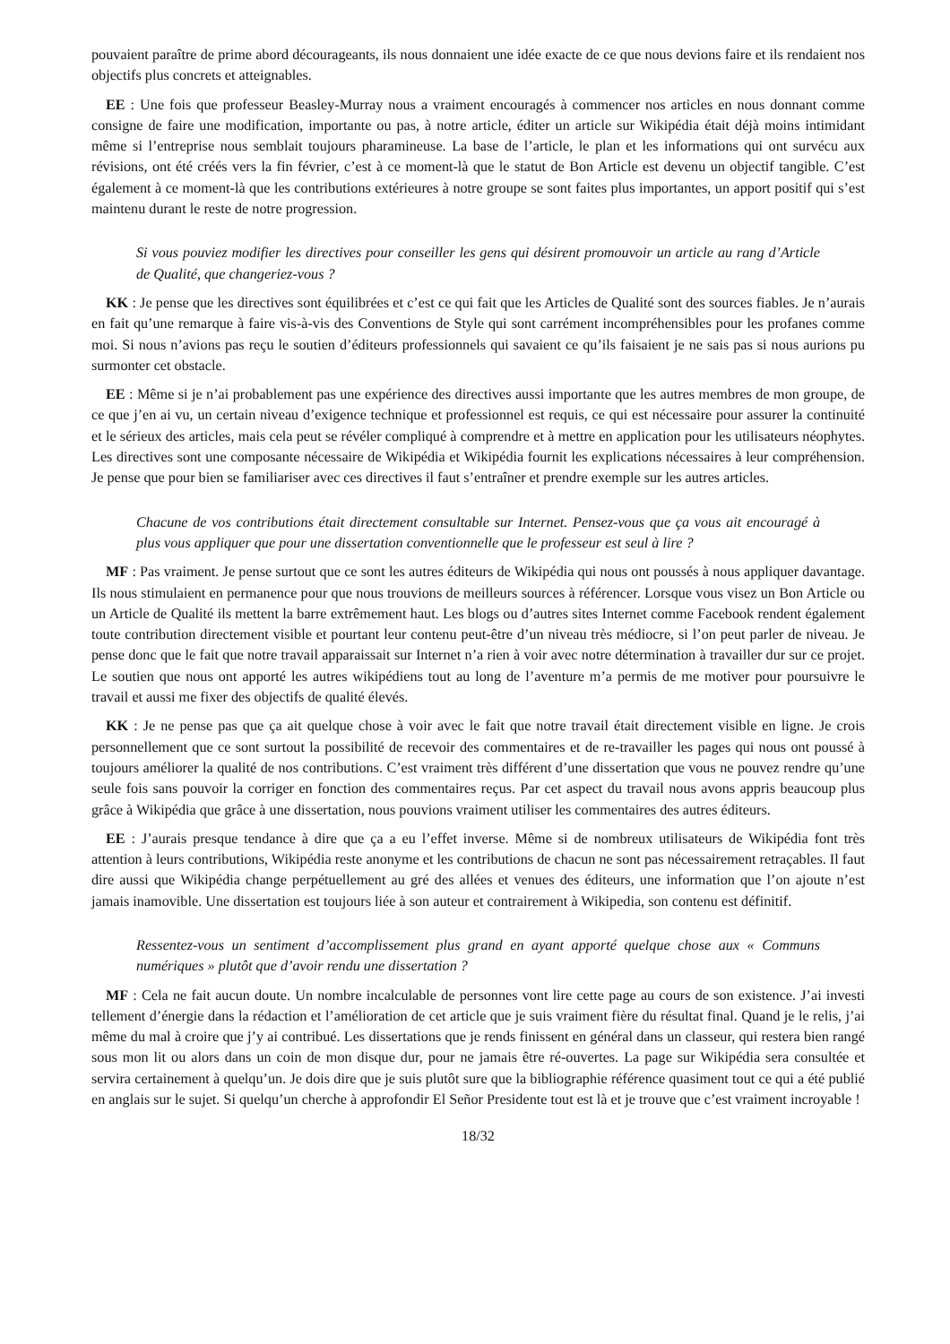pouvaient paraître de prime abord décourageants, ils nous donnaient une idée exacte de ce que nous devions faire et ils rendaient nos objectifs plus concrets et atteignables.
EE : Une fois que professeur Beasley-Murray nous a vraiment encouragés à commencer nos articles en nous donnant comme consigne de faire une modification, importante ou pas, à notre article, éditer un article sur Wikipédia était déjà moins intimidant même si l’entreprise nous semblait toujours pharamineuse. La base de l’article, le plan et les informations qui ont survécu aux révisions, ont été créés vers la fin février, c’est à ce moment-là que le statut de Bon Article est devenu un objectif tangible. C’est également à ce moment-là que les contributions extérieures à notre groupe se sont faites plus importantes, un apport positif qui s’est maintenu durant le reste de notre progression.
Si vous pouviez modifier les directives pour conseiller les gens qui désirent promouvoir un article au rang d’Article de Qualité, que changeriez-vous ?
KK : Je pense que les directives sont équilibrées et c’est ce qui fait que les Articles de Qualité sont des sources fiables. Je n’aurais en fait qu’une remarque à faire vis-à-vis des Conventions de Style qui sont carrément incompréhensibles pour les profanes comme moi. Si nous n’avions pas reçu le soutien d’éditeurs professionnels qui savaient ce qu’ils faisaient je ne sais pas si nous aurions pu surmonter cet obstacle.
EE : Même si je n’ai probablement pas une expérience des directives aussi importante que les autres membres de mon groupe, de ce que j’en ai vu, un certain niveau d’exigence technique et professionnel est requis, ce qui est nécessaire pour assurer la continuité et le sérieux des articles, mais cela peut se révéler compliqué à comprendre et à mettre en application pour les utilisateurs néophytes. Les directives sont une composante nécessaire de Wikipédia et Wikipédia fournit les explications nécessaires à leur compréhension. Je pense que pour bien se familiariser avec ces directives il faut s’entraîner et prendre exemple sur les autres articles.
Chacune de vos contributions était directement consultable sur Internet. Pensez-vous que ça vous ait encouragé à plus vous appliquer que pour une dissertation conventionnelle que le professeur est seul à lire ?
MF : Pas vraiment. Je pense surtout que ce sont les autres éditeurs de Wikipédia qui nous ont poussés à nous appliquer davantage. Ils nous stimulaient en permanence pour que nous trouvions de meilleurs sources à référencer. Lorsque vous visez un Bon Article ou un Article de Qualité ils mettent la barre extrêmement haut. Les blogs ou d’autres sites Internet comme Facebook rendent également toute contribution directement visible et pourtant leur contenu peut-être d’un niveau très médiocre, si l’on peut parler de niveau. Je pense donc que le fait que notre travail apparaissait sur Internet n’a rien à voir avec notre détermination à travailler dur sur ce projet. Le soutien que nous ont apporté les autres wikipédiens tout au long de l’aventure m’a permis de me motiver pour poursuivre le travail et aussi me fixer des objectifs de qualité élevés.
KK : Je ne pense pas que ça ait quelque chose à voir avec le fait que notre travail était directement visible en ligne. Je crois personnellement que ce sont surtout la possibilité de recevoir des commentaires et de re-travailler les pages qui nous ont poussé à toujours améliorer la qualité de nos contributions. C’est vraiment très différent d’une dissertation que vous ne pouvez rendre qu’une seule fois sans pouvoir la corriger en fonction des commentaires reçus. Par cet aspect du travail nous avons appris beaucoup plus grâce à Wikipédia que grâce à une dissertation, nous pouvions vraiment utiliser les commentaires des autres éditeurs.
EE : J’aurais presque tendance à dire que ça a eu l’effet inverse. Même si de nombreux utilisateurs de Wikipédia font très attention à leurs contributions, Wikipédia reste anonyme et les contributions de chacun ne sont pas nécessairement retraçables. Il faut dire aussi que Wikipédia change perpétuellement au gré des allées et venues des éditeurs, une information que l’on ajoute n’est jamais inamovible. Une dissertation est toujours liée à son auteur et contrairement à Wikipedia, son contenu est définitif.
Ressentez-vous un sentiment d’accomplissement plus grand en ayant apporté quelque chose aux « Communs numériques » plutôt que d’avoir rendu une dissertation ?
MF : Cela ne fait aucun doute. Un nombre incalculable de personnes vont lire cette page au cours de son existence. J’ai investi tellement d’énergie dans la rédaction et l’amélioration de cet article que je suis vraiment fière du résultat final. Quand je le relis, j’ai même du mal à croire que j’y ai contribué. Les dissertations que je rends finissent en général dans un classeur, qui restera bien rangé sous mon lit ou alors dans un coin de mon disque dur, pour ne jamais être ré-ouvertes. La page sur Wikipédia sera consultée et servira certainement à quelqu’un. Je dois dire que je suis plutôt sure que la bibliographie référence quasiment tout ce qui a été publié en anglais sur le sujet. Si quelqu’un cherche à approfondir El Señor Presidente tout est là et je trouve que c’est vraiment incroyable !
18/32